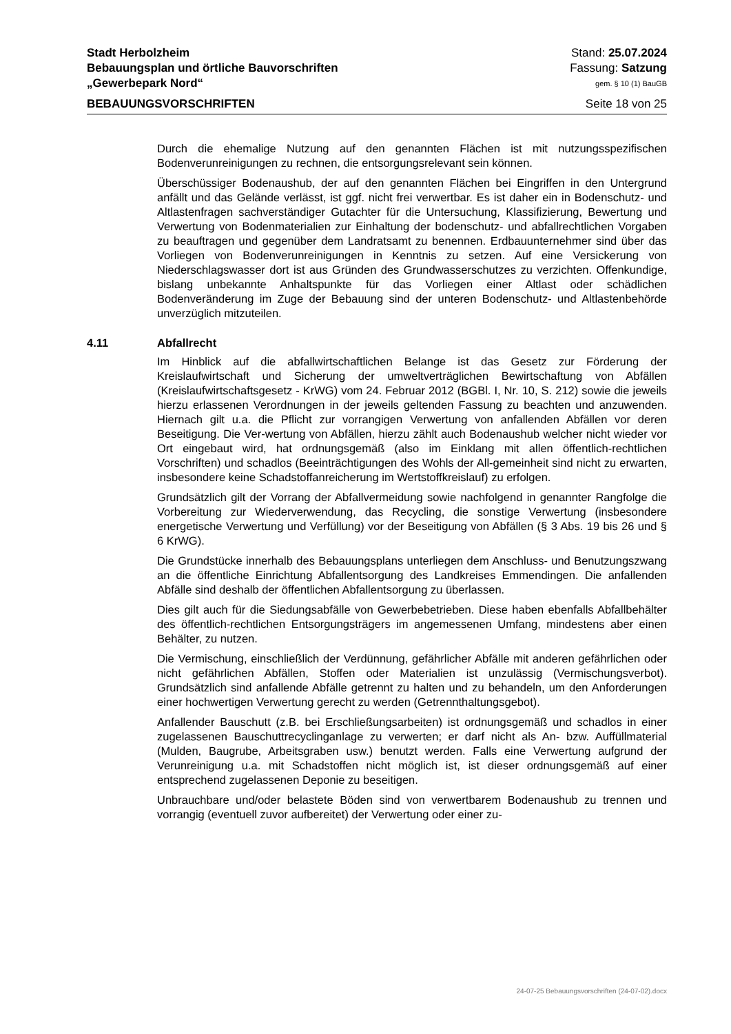Stadt Herbolzheim Stand: 25.07.2024
Bebauungsplan und örtliche Bauvorschriften Fassung: Satzung
„Gewerbepark Nord“gem. § 10 (1) BauGB
BEBAUUNGSVORSCHRIFTEN Seite 18 von 25
Durch die ehemalige Nutzung auf den genannten Flächen ist mit nutzungsspezifischen Bodenverunreinigungen zu rechnen, die entsorgungsrelevant sein können.
Überschüssiger Bodenaushub, der auf den genannten Flächen bei Eingriffen in den Untergrund anfällt und das Gelände verlässt, ist ggf. nicht frei verwertbar. Es ist daher ein in Bodenschutz- und Altlastenfragen sachverständiger Gutachter für die Untersuchung, Klassifizierung, Bewertung und Verwertung von Bodenmaterialien zur Einhaltung der bodenschutz- und abfallrechtlichen Vorgaben zu beauftragen und gegenüber dem Landratsamt zu benennen. Erdbauunternehmer sind über das Vorliegen von Bodenverunreinigungen in Kenntnis zu setzen. Auf eine Versickerung von Niederschlagswasser dort ist aus Gründen des Grundwasserschutzes zu verzichten. Offenkundige, bislang unbekannte Anhaltspunkte für das Vorliegen einer Altlast oder schädlichen Bodenveränderung im Zuge der Bebauung sind der unteren Bodenschutz- und Altlastenbehörde unverzüglich mitzuteilen.
4.11 Abfallrecht
Im Hinblick auf die abfallwirtschaftlichen Belange ist das Gesetz zur Förderung der Kreislaufwirtschaft und Sicherung der umweltverträglichen Bewirtschaftung von Abfällen (Kreislaufwirtschaftsgesetz - KrWG) vom 24. Februar 2012 (BGBl. I, Nr. 10, S. 212) sowie die jeweils hierzu erlassenen Verordnungen in der jeweils geltenden Fassung zu beachten und anzuwenden. Hiernach gilt u.a. die Pflicht zur vorrangigen Verwertung von anfallenden Abfällen vor deren Beseitigung. Die Ver-wertung von Abfällen, hierzu zählt auch Bodenaushub welcher nicht wieder vor Ort eingebaut wird, hat ordnungsgemäß (also im Einklang mit allen öffentlich-rechtlichen Vorschriften) und schadlos (Beeinträchtigungen des Wohls der All-gemeinheit sind nicht zu erwarten, insbesondere keine Schadstoffanreicherung im Wertstoffkreislauf) zu erfolgen.
Grundsätzlich gilt der Vorrang der Abfallvermeidung sowie nachfolgend in genannter Rangfolge die Vorbereitung zur Wiederverwendung, das Recycling, die sonstige Verwertung (insbesondere energetische Verwertung und Verfüllung) vor der Beseitigung von Abfällen (§ 3 Abs. 19 bis 26 und § 6 KrWG).
Die Grundstücke innerhalb des Bebauungsplans unterliegen dem Anschluss- und Benutzungszwang an die öffentliche Einrichtung Abfallentsorgung des Landkreises Emmendingen. Die anfallenden Abfälle sind deshalb der öffentlichen Abfallentsorgung zu überlassen.
Dies gilt auch für die Siedungsabfälle von Gewerbebetrieben. Diese haben ebenfalls Abfallbehälter des öffentlich-rechtlichen Entsorgungsträgers im angemessenen Umfang, mindestens aber einen Behälter, zu nutzen.
Die Vermischung, einschließlich der Verdünnung, gefährlicher Abfälle mit anderen gefährlichen oder nicht gefährlichen Abfällen, Stoffen oder Materialien ist unzulässig (Vermischungsverbot). Grundsätzlich sind anfallende Abfälle getrennt zu halten und zu behandeln, um den Anforderungen einer hochwertigen Verwertung gerecht zu werden (Getrennthaltungsgebot).
Anfallender Bauschutt (z.B. bei Erschließungsarbeiten) ist ordnungsgemäß und schadlos in einer zugelassenen Bauschuttrecyclinganlage zu verwerten; er darf nicht als An- bzw. Auffüllmaterial (Mulden, Baugrube, Arbeitsgraben usw.) benutzt werden. Falls eine Verwertung aufgrund der Verunreinigung u.a. mit Schadstoffen nicht möglich ist, ist dieser ordnungsgemäß auf einer entsprechend zugelassenen Deponie zu beseitigen.
Unbrauchbare und/oder belastete Böden sind von verwertbarem Bodenaushub zu trennen und vorrangig (eventuell zuvor aufbereitet) der Verwertung oder einer zu-
24-07-25 Bebauungsvorschriften (24-07-02).docx